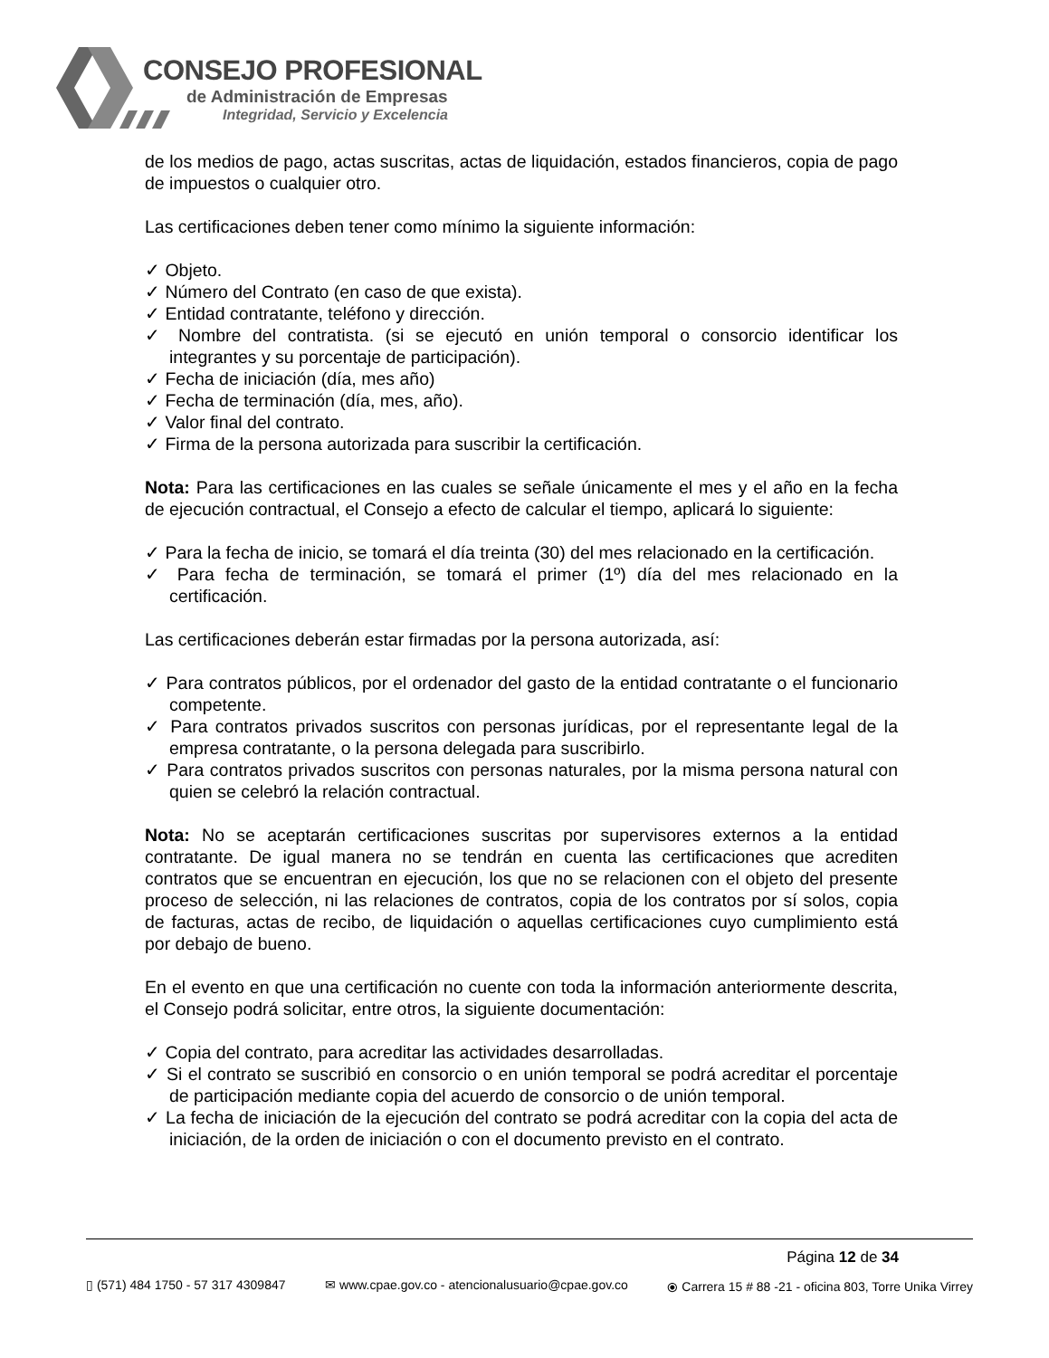CONSEJO PROFESIONAL
de Administración de Empresas
Integridad, Servicio y Excelencia
de los medios de pago, actas suscritas, actas de liquidación, estados financieros, copia de pago de impuestos o cualquier otro.
Las certificaciones deben tener como mínimo la siguiente información:
✓ Objeto.
✓ Número del Contrato (en caso de que exista).
✓ Entidad contratante, teléfono y dirección.
✓ Nombre del contratista. (si se ejecutó en unión temporal o consorcio identificar los integrantes y su porcentaje de participación).
✓ Fecha de iniciación (día, mes año)
✓ Fecha de terminación (día, mes, año).
✓ Valor final del contrato.
✓ Firma de la persona autorizada para suscribir la certificación.
Nota: Para las certificaciones en las cuales se señale únicamente el mes y el año en la fecha de ejecución contractual, el Consejo a efecto de calcular el tiempo, aplicará lo siguiente:
✓ Para la fecha de inicio, se tomará el día treinta (30) del mes relacionado en la certificación.
✓ Para fecha de terminación, se tomará el primer (1º) día del mes relacionado en la certificación.
Las certificaciones deberán estar firmadas por la persona autorizada, así:
✓ Para contratos públicos, por el ordenador del gasto de la entidad contratante o el funcionario competente.
✓ Para contratos privados suscritos con personas jurídicas, por el representante legal de la empresa contratante, o la persona delegada para suscribirlo.
✓ Para contratos privados suscritos con personas naturales, por la misma persona natural con quien se celebró la relación contractual.
Nota: No se aceptarán certificaciones suscritas por supervisores externos a la entidad contratante. De igual manera no se tendrán en cuenta las certificaciones que acrediten contratos que se encuentran en ejecución, los que no se relacionen con el objeto del presente proceso de selección, ni las relaciones de contratos, copia de los contratos por sí solos, copia de facturas, actas de recibo, de liquidación o aquellas certificaciones cuyo cumplimiento está por debajo de bueno.
En el evento en que una certificación no cuente con toda la información anteriormente descrita, el Consejo podrá solicitar, entre otros, la siguiente documentación:
✓ Copia del contrato, para acreditar las actividades desarrolladas.
✓ Si el contrato se suscribió en consorcio o en unión temporal se podrá acreditar el porcentaje de participación mediante copia del acuerdo de consorcio o de unión temporal.
✓ La fecha de iniciación de la ejecución del contrato se podrá acreditar con la copia del acta de iniciación, de la orden de iniciación o con el documento previsto en el contrato.
Página 12 de 34
▯ (571) 484 1750 - 57 317 4309847 ✉ www.cpae.gov.co - atencionalusuario@cpae.gov.co ⦿ Carrera 15 # 88 -21 - oficina 803, Torre Unika Virrey